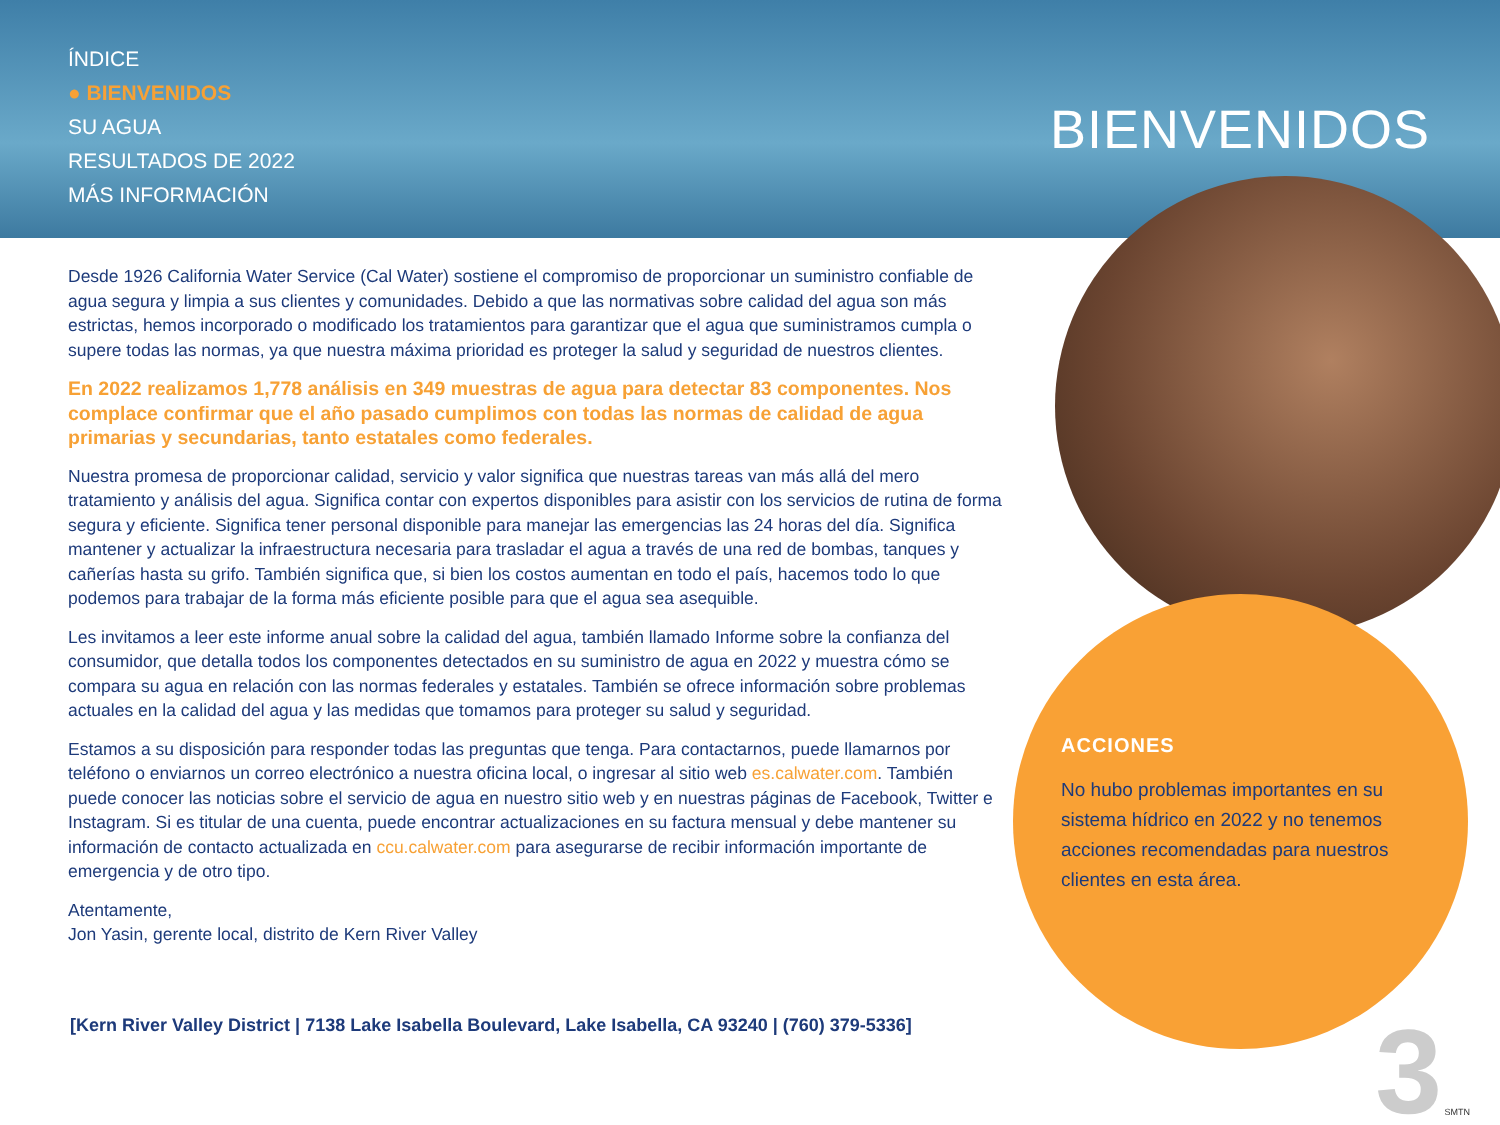ÍNDICE
● BIENVENIDOS
SU AGUA
RESULTADOS DE 2022
MÁS INFORMACIÓN
BIENVENIDOS
Desde 1926 California Water Service (Cal Water) sostiene el compromiso de proporcionar un suministro confiable de agua segura y limpia a sus clientes y comunidades. Debido a que las normativas sobre calidad del agua son más estrictas, hemos incorporado o modificado los tratamientos para garantizar que el agua que suministramos cumpla o supere todas las normas, ya que nuestra máxima prioridad es proteger la salud y seguridad de nuestros clientes.
En 2022 realizamos 1,778 análisis en 349 muestras de agua para detectar 83 componentes. Nos complace confirmar que el año pasado cumplimos con todas las normas de calidad de agua primarias y secundarias, tanto estatales como federales.
Nuestra promesa de proporcionar calidad, servicio y valor significa que nuestras tareas van más allá del mero tratamiento y análisis del agua. Significa contar con expertos disponibles para asistir con los servicios de rutina de forma segura y eficiente. Significa tener personal disponible para manejar las emergencias las 24 horas del día. Significa mantener y actualizar la infraestructura necesaria para trasladar el agua a través de una red de bombas, tanques y cañerías hasta su grifo. También significa que, si bien los costos aumentan en todo el país, hacemos todo lo que podemos para trabajar de la forma más eficiente posible para que el agua sea asequible.
Les invitamos a leer este informe anual sobre la calidad del agua, también llamado Informe sobre la confianza del consumidor, que detalla todos los componentes detectados en su suministro de agua en 2022 y muestra cómo se compara su agua en relación con las normas federales y estatales. También se ofrece información sobre problemas actuales en la calidad del agua y las medidas que tomamos para proteger su salud y seguridad.
Estamos a su disposición para responder todas las preguntas que tenga. Para contactarnos, puede llamarnos por teléfono o enviarnos un correo electrónico a nuestra oficina local, o ingresar al sitio web es.calwater.com. También puede conocer las noticias sobre el servicio de agua en nuestro sitio web y en nuestras páginas de Facebook, Twitter e Instagram. Si es titular de una cuenta, puede encontrar actualizaciones en su factura mensual y debe mantener su información de contacto actualizada en ccu.calwater.com para asegurarse de recibir información importante de emergencia y de otro tipo.
Atentamente,
Jon Yasin, gerente local, distrito de Kern River Valley
ACCIONES
No hubo problemas importantes en su sistema hídrico en 2022 y no tenemos acciones recomendadas para nuestros clientes en esta área.
[Kern River Valley District | 7138 Lake Isabella Boulevard, Lake Isabella, CA 93240 | (760) 379-5336]
3 SMTN